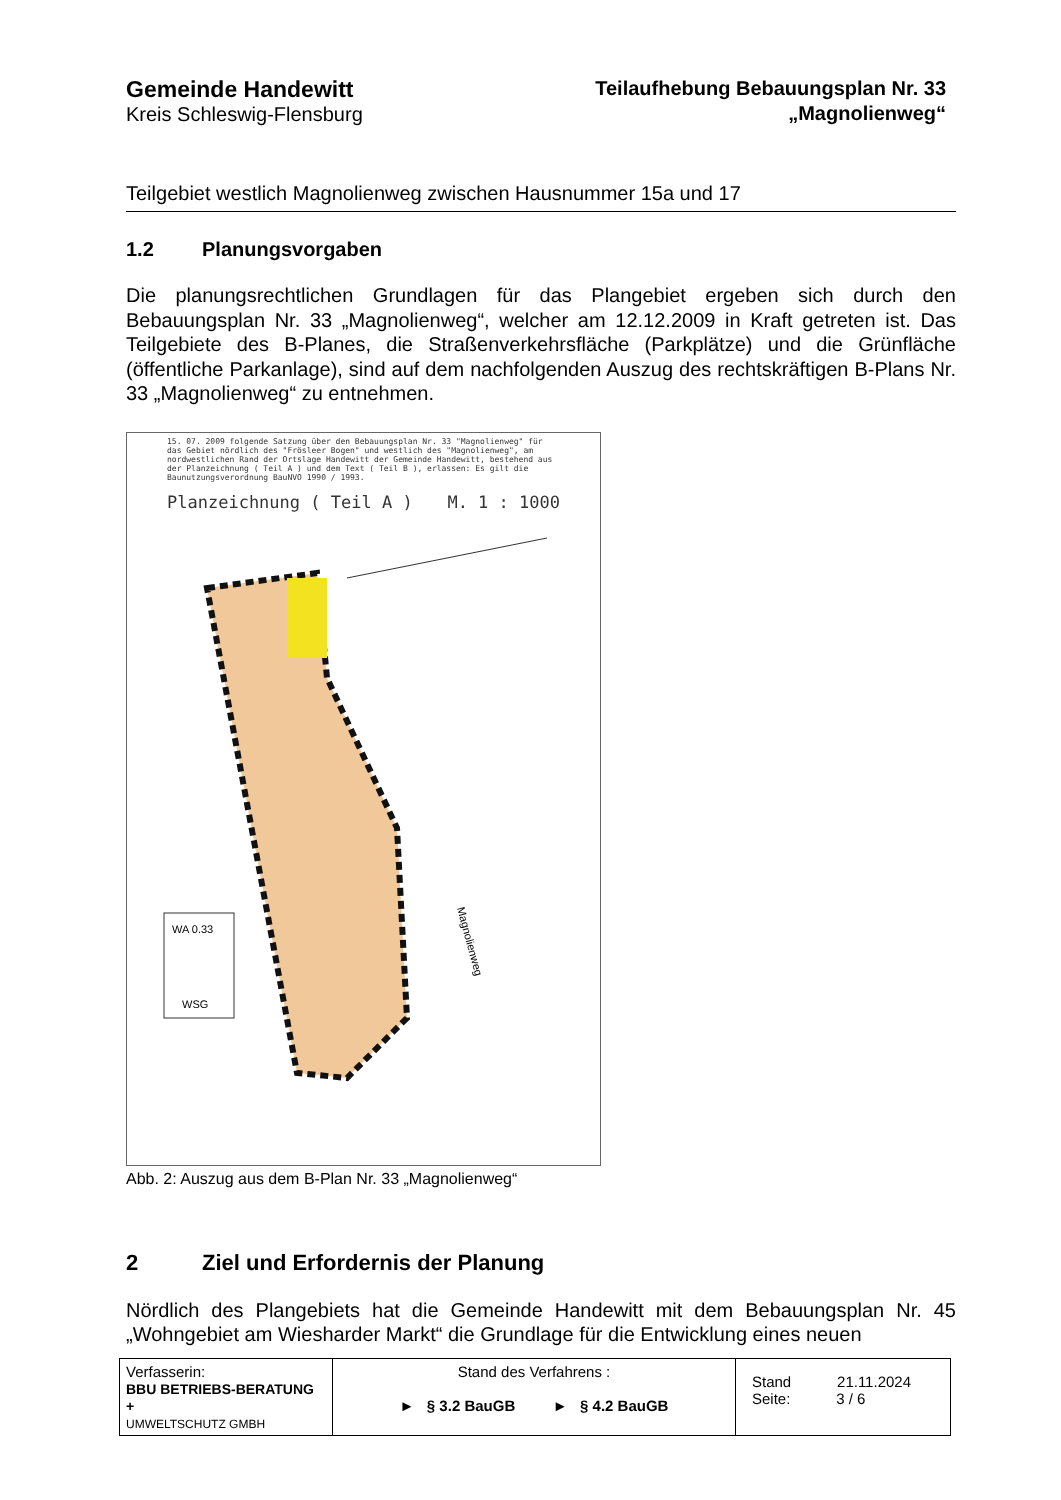Gemeinde Handewitt
Kreis Schleswig-Flensburg
Teilaufhebung Bebauungsplan Nr. 33
„Magnolienweg“
Teilgebiet westlich Magnolienweg zwischen Hausnummer 15a und 17
1.2 Planungsvorgaben
Die planungsrechtlichen Grundlagen für das Plangebiet ergeben sich durch den Bebauungsplan Nr. 33 „Magnolienweg“, welcher am 12.12.2009 in Kraft getreten ist. Das Teilgebiete des B-Planes, die Straßenverkehrsfläche (Parkplätze) und die Grünfläche (öffentliche Parkanlage), sind auf dem nachfolgenden Auszug des rechtskräftigen B-Plans Nr. 33 „Magnolienweg“ zu entnehmen.
15. 07. 2009 folgende Satzung über den Bebauungsplan Nr. 33 "Magnolienweg" für das Gebiet nördlich des "Frösleer Bogen" und westlich des "Magnolienweg", am nordwest­lichen Rand der Ortslage Handewitt der Gemeinde Handewitt, bestehend aus der Planzeichnung ( Teil A ) und dem Text ( Teil B ), erlassen: Es gilt die Baunutzungsverordnung BauNVO 1990 / 1993.
Planzeichnung ( Teil A ) M. 1 : 1000
Magnolienweg
WA 0.33
WSG
Abb. 2: Auszug aus dem B-Plan Nr. 33 „Magnolienweg“
2 Ziel und Erfordernis der Planung
Nördlich des Plangebiets hat die Gemeinde Handewitt mit dem Bebauungsplan Nr. 45 „Wohngebiet am Wiesharder Markt“ die Grundlage für die Entwicklung eines neuen
| Verfasserin: BBU BETRIEBS-BERATUNG + UMWELTSCHUTZ GMBH | Stand des Verfahrens : ► § 3.2 BauGB ► § 4.2 BauGB | Stand 21.11.2024 Seite: 3 / 6 |